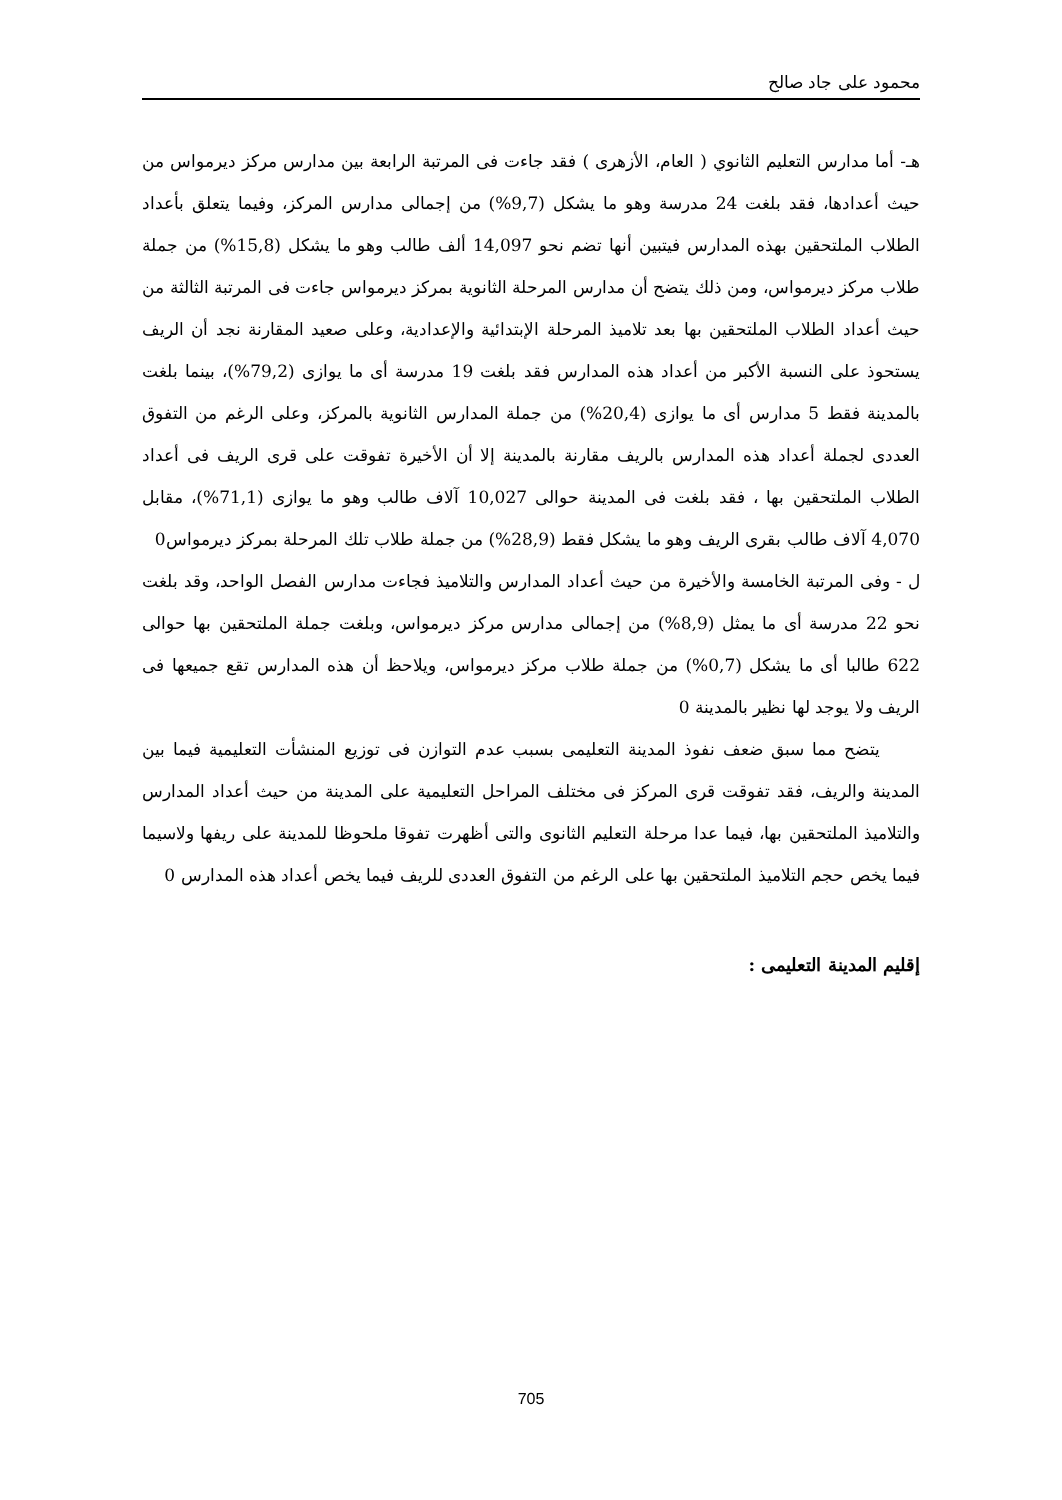محمود على جاد صالح
هـ- أما مدارس التعليم الثانوي ( العام، الأزهرى ) فقد جاءت فى المرتبة الرابعة بين مدارس مركز ديرمواس من حيث أعدادها، فقد بلغت 24 مدرسة وهو ما يشكل (9,7%) من إجمالى مدارس المركز، وفيما يتعلق بأعداد الطلاب الملتحقين بهذه المدارس فيتبين أنها تضم نحو 14,097 ألف طالب وهو ما يشكل (15,8%) من جملة طلاب مركز ديرمواس، ومن ذلك يتضح أن مدارس المرحلة الثانوية بمركز ديرمواس جاءت فى المرتبة الثالثة من حيث أعداد الطلاب الملتحقين بها بعد تلاميذ المرحلة الإبتدائية والإعدادية، وعلى صعيد المقارنة نجد أن الريف يستحوذ على النسبة الأكبر من أعداد هذه المدارس فقد بلغت 19 مدرسة أى ما يوازى (79,2%)، بينما بلغت بالمدينة فقط 5 مدارس أى ما يوازى (20,4%) من جملة المدارس الثانوية بالمركز، وعلى الرغم من التفوق العددى لجملة أعداد هذه المدارس بالريف مقارنة بالمدينة إلا أن الأخيرة تفوقت على قرى الريف فى أعداد الطلاب الملتحقين بها ، فقد بلغت فى المدينة حوالى 10,027 آلاف طالب وهو ما يوازى (71,1%)، مقابل 4,070 آلاف طالب بقرى الريف وهو ما يشكل فقط (28,9%) من جملة طلاب تلك المرحلة بمركز ديرمواس0
ل - وفى المرتبة الخامسة والأخيرة من حيث أعداد المدارس والتلاميذ فجاءت مدارس الفصل الواحد، وقد بلغت نحو 22 مدرسة أى ما يمثل (8,9%) من إجمالى مدارس مركز ديرمواس، وبلغت جملة الملتحقين بها حوالى 622 طالبا أى ما يشكل (0,7%) من جملة طلاب مركز ديرمواس، ويلاحظ أن هذه المدارس تقع جميعها فى الريف ولا يوجد لها نظير بالمدينة 0
يتضح مما سبق ضعف نفوذ المدينة التعليمى بسبب عدم التوازن فى توزيع المنشأت التعليمية فيما بين المدينة والريف، فقد تفوقت قرى المركز فى مختلف المراحل التعليمية على المدينة من حيث أعداد المدارس والتلاميذ الملتحقين بها، فيما عدا مرحلة التعليم الثانوى والتى أظهرت تفوقا ملحوظا للمدينة على ريفها ولاسيما فيما يخص حجم التلاميذ الملتحقين بها على الرغم من التفوق العددى للريف فيما يخص أعداد هذه المدارس 0
إقليم المدينة التعليمى :
705